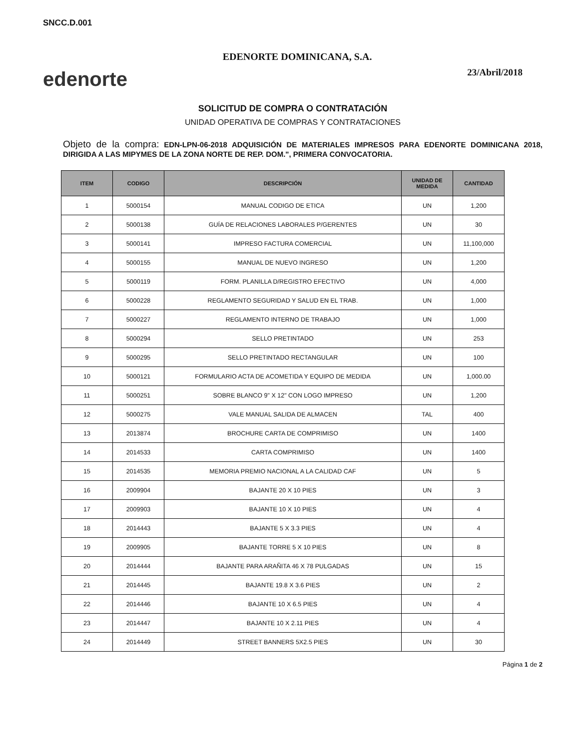SNCC.D.001
edenorte
EDENORTE DOMINICANA, S.A.
23/Abril/2018
SOLICITUD DE COMPRA O CONTRATACIÓN
UNIDAD OPERATIVA DE COMPRAS Y CONTRATACIONES
Objeto de la compra: EDN-LPN-06-2018 ADQUISICIÓN DE MATERIALES IMPRESOS PARA EDENORTE DOMINICANA 2018, DIRIGIDA A LAS MIPYMES DE LA ZONA NORTE DE REP. DOM.", PRIMERA CONVOCATORIA.
| ITEM | CODIGO | DESCRIPCIÓN | UNIDAD DE MEDIDA | CANTIDAD |
| --- | --- | --- | --- | --- |
| 1 | 5000154 | MANUAL CODIGO DE ETICA | UN | 1,200 |
| 2 | 5000138 | GUÍA DE RELACIONES LABORALES P/GERENTES | UN | 30 |
| 3 | 5000141 | IMPRESO FACTURA COMERCIAL | UN | 11,100,000 |
| 4 | 5000155 | MANUAL DE NUEVO INGRESO | UN | 1,200 |
| 5 | 5000119 | FORM. PLANILLA D/REGISTRO EFECTIVO | UN | 4,000 |
| 6 | 5000228 | REGLAMENTO SEGURIDAD Y SALUD EN EL TRAB. | UN | 1,000 |
| 7 | 5000227 | REGLAMENTO INTERNO DE TRABAJO | UN | 1,000 |
| 8 | 5000294 | SELLO PRETINTADO | UN | 253 |
| 9 | 5000295 | SELLO PRETINTADO RECTANGULAR | UN | 100 |
| 10 | 5000121 | FORMULARIO ACTA DE ACOMETIDA Y EQUIPO DE MEDIDA | UN | 1,000.00 |
| 11 | 5000251 | SOBRE BLANCO 9" X 12" CON LOGO IMPRESO | UN | 1,200 |
| 12 | 5000275 | VALE MANUAL SALIDA DE ALMACEN | TAL | 400 |
| 13 | 2013874 | BROCHURE CARTA DE COMPRIMISO | UN | 1400 |
| 14 | 2014533 | CARTA COMPRIMISO | UN | 1400 |
| 15 | 2014535 | MEMORIA PREMIO NACIONAL A LA CALIDAD CAF | UN | 5 |
| 16 | 2009904 | BAJANTE 20 X 10 PIES | UN | 3 |
| 17 | 2009903 | BAJANTE 10 X 10 PIES | UN | 4 |
| 18 | 2014443 | BAJANTE 5 X 3.3 PIES | UN | 4 |
| 19 | 2009905 | BAJANTE TORRE 5 X 10 PIES | UN | 8 |
| 20 | 2014444 | BAJANTE PARA ARAÑITA 46 X 78 PULGADAS | UN | 15 |
| 21 | 2014445 | BAJANTE 19.8 X 3.6 PIES | UN | 2 |
| 22 | 2014446 | BAJANTE 10 X 6.5 PIES | UN | 4 |
| 23 | 2014447 | BAJANTE 10 X 2.11 PIES | UN | 4 |
| 24 | 2014449 | STREET BANNERS 5X2.5 PIES | UN | 30 |
Página 1 de 2